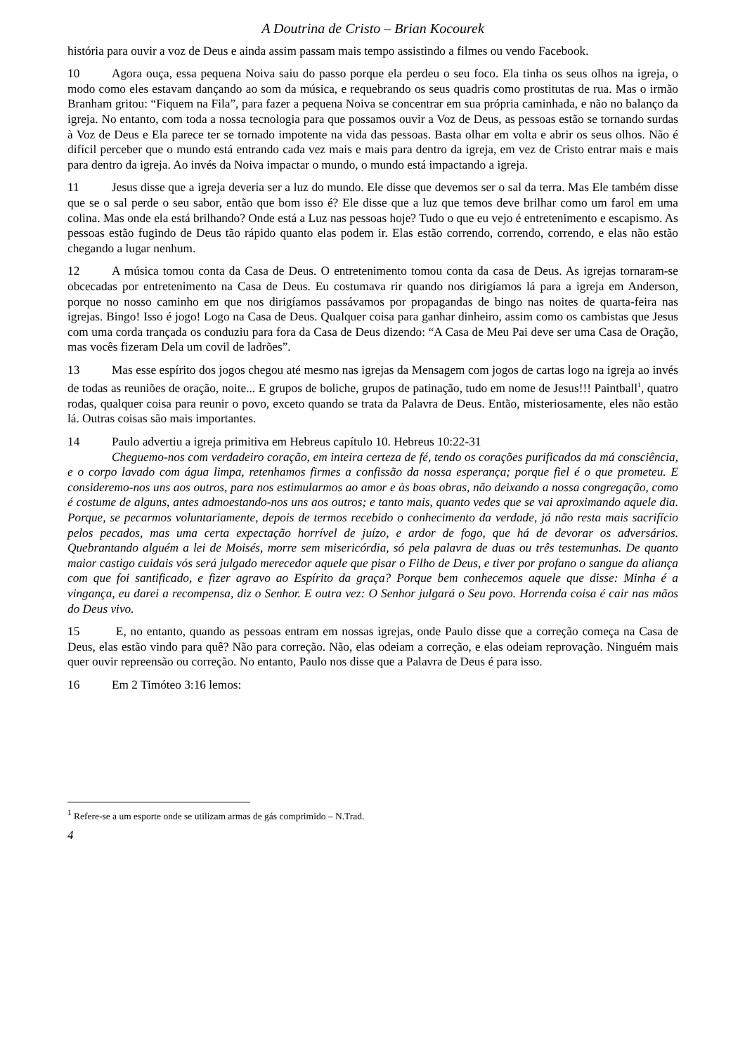A Doutrina de Cristo – Brian Kocourek
história para ouvir a voz de Deus e ainda assim passam mais tempo assistindo a filmes ou vendo Facebook.
10 Agora ouça, essa pequena Noiva saiu do passo porque ela perdeu o seu foco. Ela tinha os seus olhos na igreja, o modo como eles estavam dançando ao som da música, e requebrando os seus quadris como prostitutas de rua. Mas o irmão Branham gritou: “Fiquem na Fila”, para fazer a pequena Noiva se concentrar em sua própria caminhada, e não no balanço da igreja. No entanto, com toda a nossa tecnologia para que possamos ouvir a Voz de Deus, as pessoas estão se tornando surdas à Voz de Deus e Ela parece ter se tornado impotente na vida das pessoas. Basta olhar em volta e abrir os seus olhos. Não é difícil perceber que o mundo está entrando cada vez mais e mais para dentro da igreja, em vez de Cristo entrar mais e mais para dentro da igreja. Ao invés da Noiva impactar o mundo, o mundo está impactando a igreja.
11 Jesus disse que a igreja deveria ser a luz do mundo. Ele disse que devemos ser o sal da terra. Mas Ele também disse que se o sal perde o seu sabor, então que bom isso é? Ele disse que a luz que temos deve brilhar como um farol em uma colina. Mas onde ela está brilhando? Onde está a Luz nas pessoas hoje? Tudo o que eu vejo é entretenimento e escapismo. As pessoas estão fugindo de Deus tão rápido quanto elas podem ir. Elas estão correndo, correndo, correndo, e elas não estão chegando a lugar nenhum.
12 A música tomou conta da Casa de Deus. O entretenimento tomou conta da casa de Deus. As igrejas tornaram-se obcecadas por entretenimento na Casa de Deus. Eu costumava rir quando nos dirigíamos lá para a igreja em Anderson, porque no nosso caminho em que nos dirigíamos passávamos por propagandas de bingo nas noites de quarta-feira nas igrejas. Bingo! Isso é jogo! Logo na Casa de Deus. Qualquer coisa para ganhar dinheiro, assim como os cambistas que Jesus com uma corda trançada os conduziu para fora da Casa de Deus dizendo: “A Casa de Meu Pai deve ser uma Casa de Oração, mas vocês fizeram Dela um covil de ladrões”.
13 Mas esse espírito dos jogos chegou até mesmo nas igrejas da Mensagem com jogos de cartas logo na igreja ao invés de todas as reuniões de oração, noite... E grupos de boliche, grupos de patinação, tudo em nome de Jesus!!! Paintball<sup>1</sup>, quatro rodas, qualquer coisa para reunir o povo, exceto quando se trata da Palavra de Deus. Então, misteriosamente, eles não estão lá. Outras coisas são mais importantes.
14 Paulo advertiu a igreja primitiva em Hebreus capítulo 10. Hebreus 10:22-31
Cheguemo-nos com verdadeiro coração, em inteira certeza de fé, tendo os corações purificados da má consciência, e o corpo lavado com água limpa, retenhamos firmes a confissão da nossa esperança; porque fiel é o que prometeu. E consideremo-nos uns aos outros, para nos estimularmos ao amor e às boas obras, não deixando a nossa congregação, como é costume de alguns, antes admoestando-nos uns aos outros; e tanto mais, quanto vedes que se vai aproximando aquele dia. Porque, se pecarmos voluntariamente, depois de termos recebido o conhecimento da verdade, já não resta mais sacrifício pelos pecados, mas uma certa expectação horrível de juízo, e ardor de fogo, que há de devorar os adversários. Quebrantando alguém a lei de Moisés, morre sem misericórdia, só pela palavra de duas ou três testemunhas. De quanto maior castigo cuidais vós será julgado merecedor aquele que pisar o Filho de Deus, e tiver por profano o sangue da aliança com que foi santificado, e fizer agravo ao Espírito da graça? Porque bem conhecemos aquele que disse: Minha é a vingança, eu darei a recompensa, diz o Senhor. E outra vez: O Senhor julgará o Seu povo. Horrenda coisa é cair nas mãos do Deus vivo.
15 E, no entanto, quando as pessoas entram em nossas igrejas, onde Paulo disse que a correção começa na Casa de Deus, elas estão vindo para quê? Não para correção. Não, elas odeiam a correção, e elas odeiam reprovação. Ninguém mais quer ouvir repreensão ou correção. No entanto, Paulo nos disse que a Palavra de Deus é para isso.
16 Em 2 Timóteo 3:16 lemos:
<sup>1</sup> Refere-se a um esporte onde se utilizam armas de gás comprimido – N.Trad.
4